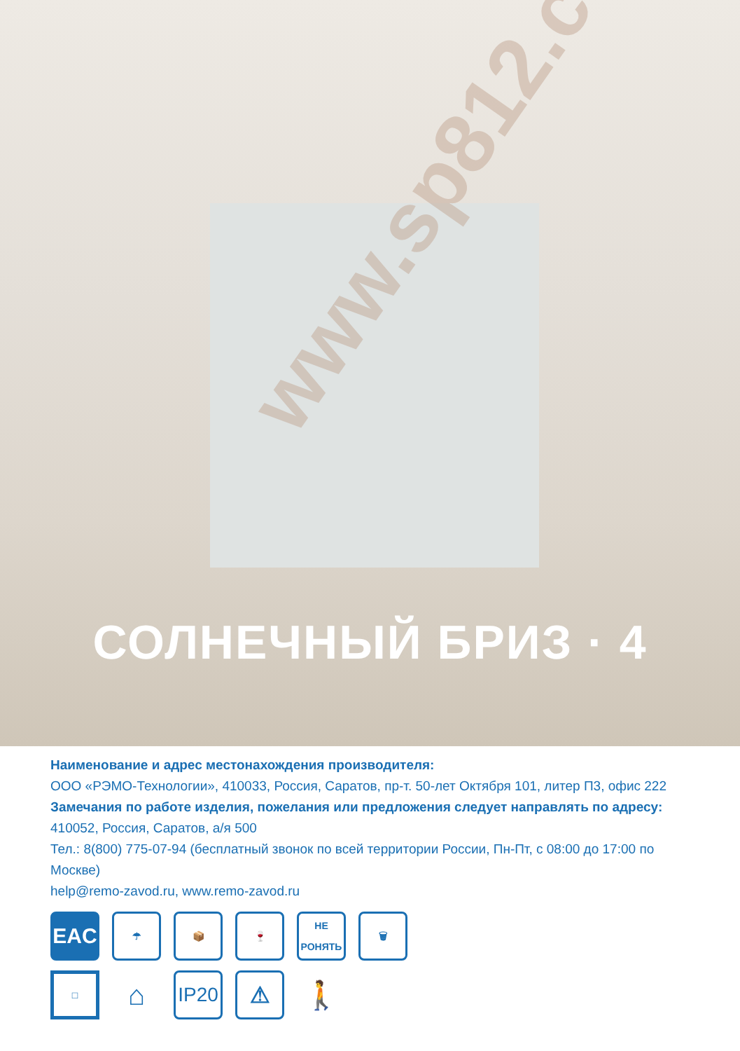www.sp812.com
СОЛНЕЧНЫЙ БРИЗ · 4
Наименование и адрес местонахождения производителя:
ООО «РЭМО-Технологии», 410033, Россия, Саратов, пр-т. 50-лет Октября 101, литер П3, офис 222
Замечания по работе изделия, пожелания или предложения следует направлять по адресу:
410052, Россия, Саратов, а/я 500
Тел.: 8(800) 775-07-94 (бесплатный звонок по всей территории России, Пн-Пт, с 08:00 до 17:00 по Москве)
help@remo-zavod.ru, www.remo-zavod.ru
EAC
☂ 📦 🍷 НЕ РОНЯТЬ
🗑
□
⌂
IP20 ⚠
🚶